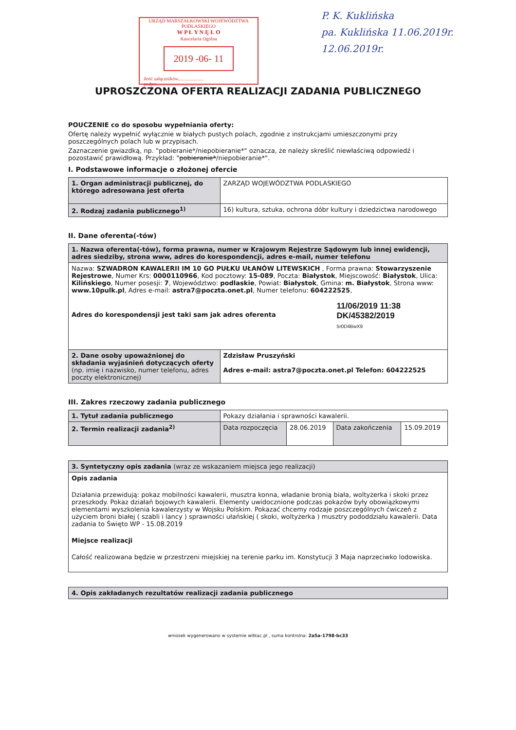URZĄD MARSZAŁKOWSKI WOJEWÓDZTWA PODLASKIEGO
W P Ł Y N Ę Ł O
Kancelaria Ogólna
2019 -06- 11
ilość załączników.....................
podpis......................................
P. K. Kuklińska
pa. Kuklińska 11.06.2019r.
12.06.2019r.
UPROSZCZONA OFERTA REALIZACJI ZADANIA PUBLICZNEGO
POUCZENIE co do sposobu wypełniania oferty:
Ofertę należy wypełnić wyłącznie w białych pustych polach, zgodnie z instrukcjami umieszczonymi przy poszczególnych polach lub w przypisach.
Zaznaczenie gwiazdką, np. "pobieranie*/niepobieranie*" oznacza, że należy skreślić niewłaściwą odpowiedź i pozostawić prawidłową. Przykład: "pobieranie*/niepobieranie*".
I. Podstawowe informacje o złożonej ofercie
| 1. Organ administracji publicznej, do którego adresowana jest oferta | ZARZĄD WOJEWÓDZTWA PODLASKIEGO |
| 2. Rodzaj zadania publicznego<sup>1)</sup> | 16) kultura, sztuka, ochrona dóbr kultury i dziedzictwa narodowego |
II. Dane oferenta(-tów)
| 1. Nazwa oferenta(-tów), forma prawna, numer w Krajowym Rejestrze Sądowym lub innej ewidencji, adres siedziby, strona www, adres do korespondencji, adres e-mail, numer telefonu | |
| Nazwa: SZWADRON KAWALERII IM 10 GO PUŁKU UŁANÓW LITEWSKICH , Forma prawna: Stowarzyszenie Rejestrowe , Numer Krs: 0000110966 , Kod pocztowy: 15-089 , Poczta: Białystok , Miejscowość: Białystok , Ulica: Kilińskiego , Numer posesji: 7 , Województwo: podlaskie , Powiat: Białystok , Gmina: m. Białystok , Strona www: www.10pulk.pl , Adres e-mail: astra7@poczta.onet.pl , Numer telefonu: 604222525 , Adres do korespondensji jest taki sam jak adres oferenta 11/06/2019 11:38 DK/45382/2019 5r0D4BwX9 | |
| 2. Dane osoby upoważnionej do składania wyjaśnień dotyczących oferty (np. imię i nazwisko, numer telefonu, adres poczty elektronicznej) | Zdzisław Pruszyński Adres e-mail: astra7@poczta.onet.pl Telefon: 604222525 |
III. Zakres rzeczowy zadania publicznego
| 1. Tytuł zadania publicznego | Pokazy działania i sprawności kawalerii. | | | |
| 2. Termin realizacji zadania<sup>2)</sup> | Data rozpoczęcia | 28.06.2019 | Data zakończenia | 15.09.2019 |
| 3. Syntetyczny opis zadania (wraz ze wskazaniem miejsca jego realizacji) |
| Opis zadania Działania przewidują: pokaz mobilności kawalerii, musztra konna, władanie bronią biała, woltyżerka i skoki przez przeszkody. Pokaz działań bojowych kawalerii. Elementy uwidocznione podczas pokazów były obowiązkowymi elementami wyszkolenia kawalerzysty w Wojsku Polskim. Pokazać chcemy rodzaje poszczególnych ćwiczeń z użyciem broni białej ( szabli i lancy ) sprawności ułańskiej ( skoki, woltyżerka ) musztry pododdziału kawalerii. Data zadania to Święto WP - 15.08.2019 Miejsce realizacji Całość realizowana będzie w przestrzeni miejskiej na terenie parku im. Konstytucji 3 Maja naprzeciwko lodowiska. |
| 4. Opis zakładanych rezultatów realizacji zadania publicznego |
wniosek wygenerowano w systemie witkac.pl , suma kontrolna: 2a5a-1798-bc33